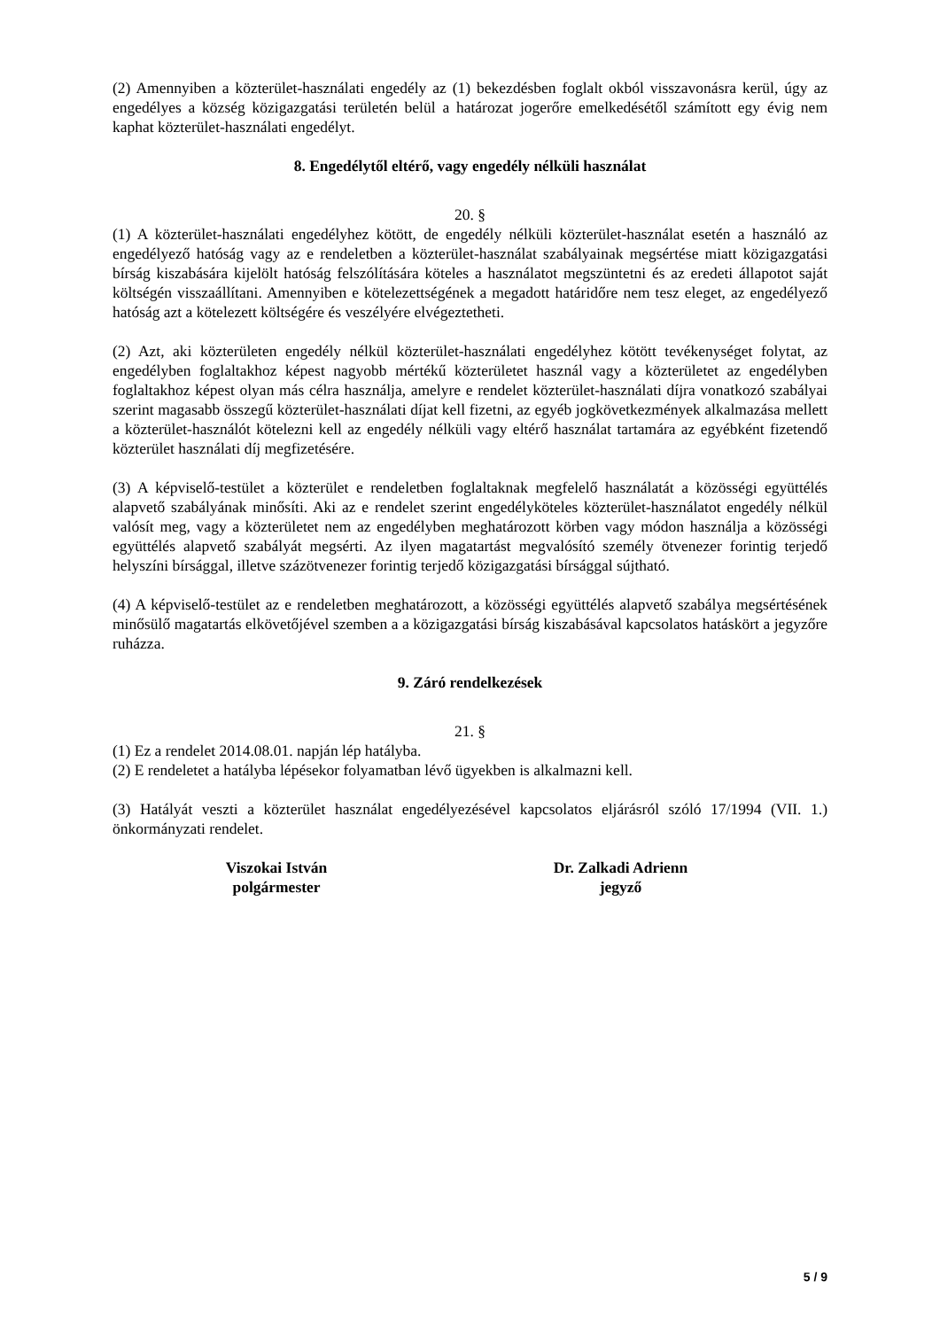(2) Amennyiben a közterület-használati engedély az (1) bekezdésben foglalt okból visszavonásra kerül, úgy az engedélyes a község közigazgatási területén belül a határozat jogerőre emelkedésétől számított egy évig nem kaphat közterület-használati engedélyt.
8. Engedélytől eltérő, vagy engedély nélküli használat
20. §
(1) A közterület-használati engedélyhez kötött, de engedély nélküli közterület-használat esetén a használó az engedélyező hatóság vagy az e rendeletben a közterület-használat szabályainak megsértése miatt közigazgatási bírság kiszabására kijelölt hatóság felszólítására köteles a használatot megszüntetni és az eredeti állapotot saját költségén visszaállítani. Amennyiben e kötelezettségének a megadott határidőre nem tesz eleget, az engedélyező hatóság azt a kötelezett költségére és veszélyére elvégeztetheti.
(2) Azt, aki közterületen engedély nélkül közterület-használati engedélyhez kötött tevékenységet folytat, az engedélyben foglaltakhoz képest nagyobb mértékű közterületet használ vagy a közterületet az engedélyben foglaltakhoz képest olyan más célra használja, amelyre e rendelet közterület-használati díjra vonatkozó szabályai szerint magasabb összegű közterület-használati díjat kell fizetni, az egyéb jogkövetkezmények alkalmazása mellett a közterület-használót kötelezni kell az engedély nélküli vagy eltérő használat tartamára az egyébként fizetendő közterület használati díj megfizetésére.
(3) A képviselő-testület a közterület e rendeletben foglaltaknak megfelelő használatát a közösségi együttélés alapvető szabályának minősíti. Aki az e rendelet szerint engedélyköteles közterület-használatot engedély nélkül valósít meg, vagy a közterületet nem az engedélyben meghatározott körben vagy módon használja a közösségi együttélés alapvető szabályát megsérti. Az ilyen magatartást megvalósító személy ötvenezer forintig terjedő helyszíni bírsággal, illetve százötvenezer forintig terjedő közigazgatási bírsággal sújtható.
(4) A képviselő-testület az e rendeletben meghatározott, a közösségi együttélés alapvető szabálya megsértésének minősülő magatartás elkövetőjével szemben a a közigazgatási bírság kiszabásával kapcsolatos hatáskört a jegyzőre ruházza.
9. Záró rendelkezések
21. §
(1) Ez a rendelet 2014.08.01. napján lép hatályba.
(2) E rendeletet a hatályba lépésekor folyamatban lévő ügyekben is alkalmazni kell.
(3) Hatályát veszti a közterület használat engedélyezésével kapcsolatos eljárásról szóló 17/1994 (VII. 1.) önkormányzati rendelet.
Viszokai István
polgármester
Dr. Zalkadi Adrienn
jegyző
5 / 9